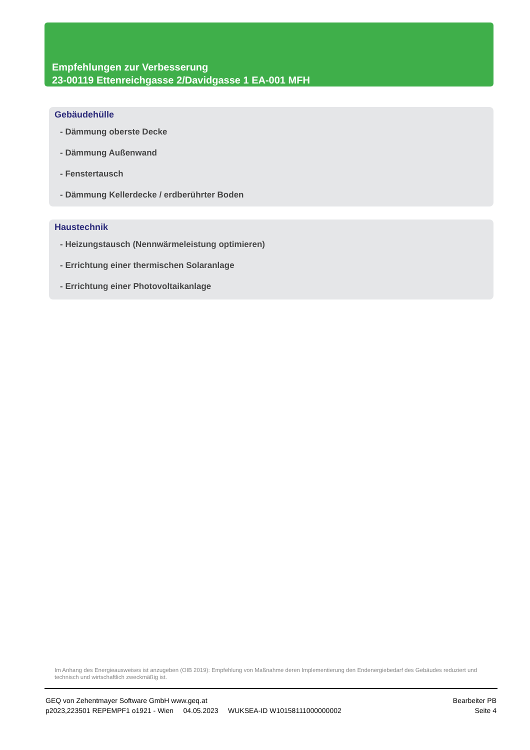Empfehlungen zur Verbesserung
23-00119 Ettenreichgasse 2/Davidgasse 1 EA-001 MFH
Gebäudehülle
- Dämmung oberste Decke
- Dämmung Außenwand
- Fenstertausch
- Dämmung Kellerdecke / erdberührter Boden
Haustechnik
- Heizungstausch (Nennwärmeleistung optimieren)
- Errichtung einer thermischen Solaranlage
- Errichtung einer Photovoltaikanlage
Im Anhang des Energieausweises ist anzugeben (OIB 2019): Empfehlung von Maßnahme deren Implementierung den Endenergiebedarf des Gebäudes reduziert und technisch und wirtschaftlich zweckmäßig ist.
GEQ von Zehentmayer Software GmbH www.geq.at
p2023,223501 REPEMPF1 o1921 - Wien 04.05.2023 WUKSEA-ID W10158111000000002
Bearbeiter PB
Seite 4